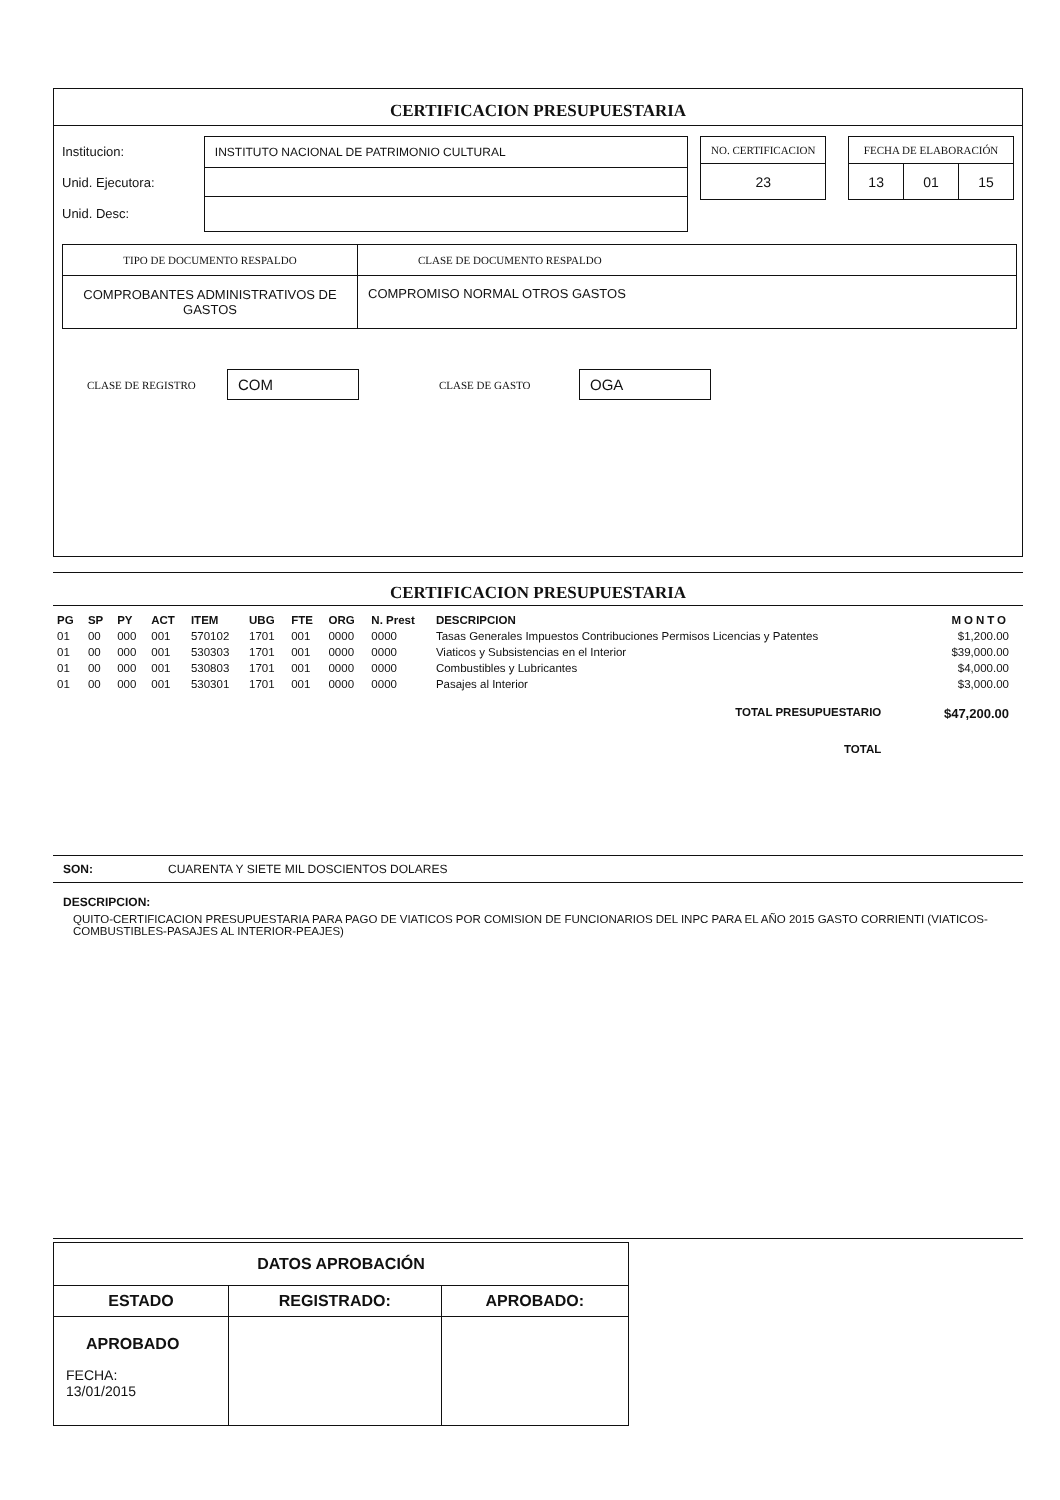CERTIFICACION PRESUPUESTARIA
Institucion:
Unid. Ejecutora:
Unid. Desc:
| INSTITUTO NACIONAL DE PATRIMONIO CULTURAL |
| NO. CERTIFICACION |
| 23 |
| FECHA DE ELABORACIÓN | | |
| 13 | 01 | 15 |
| TIPO DE DOCUMENTO RESPALDO | CLASE DE DOCUMENTO RESPALDO |
| --- | --- |
| COMPROBANTES ADMINISTRATIVOS DE GASTOS | COMPROMISO NORMAL OTROS GASTOS |
CLASE DE REGISTRO COM CLASE DE GASTO OGA
CERTIFICACION PRESUPUESTARIA
| PG | SP | PY | ACT | ITEM | UBG | FTE | ORG | N. Prest | DESCRIPCION | MONTO |
| --- | --- | --- | --- | --- | --- | --- | --- | --- | --- | --- |
| 01 | 00 | 000 | 001 | 570102 | 1701 | 001 | 0000 | 0000 | Tasas Generales Impuestos Contribuciones Permisos Licencias y Patentes | $1,200.00 |
| 01 | 00 | 000 | 001 | 530303 | 1701 | 001 | 0000 | 0000 | Viaticos y Subsistencias en el Interior | $39,000.00 |
| 01 | 00 | 000 | 001 | 530803 | 1701 | 001 | 0000 | 0000 | Combustibles y Lubricantes | $4,000.00 |
| 01 | 00 | 000 | 001 | 530301 | 1701 | 001 | 0000 | 0000 | Pasajes al Interior | $3,000.00 |
| TOTAL PRESUPUESTARIO | | | | | | | | | | $47,200.00 |
| TOTAL | | | | | | | | | | |
SON: CUARENTA Y SIETE MIL DOSCIENTOS DOLARES
DESCRIPCION:
QUITO-CERTIFICACION PRESUPUESTARIA PARA PAGO DE VIATICOS POR COMISION DE FUNCIONARIOS DEL INPC PARA EL AÑO 2015 GASTO CORRIENTI (VIATICOS-COMBUSTIBLES-PASAJES AL INTERIOR-PEAJES)
| DATOS APROBACIÓN | | |
| ESTADO | REGISTRADO: | APROBADO: |
| APROBADO FECHA: 13/01/2015 | | |